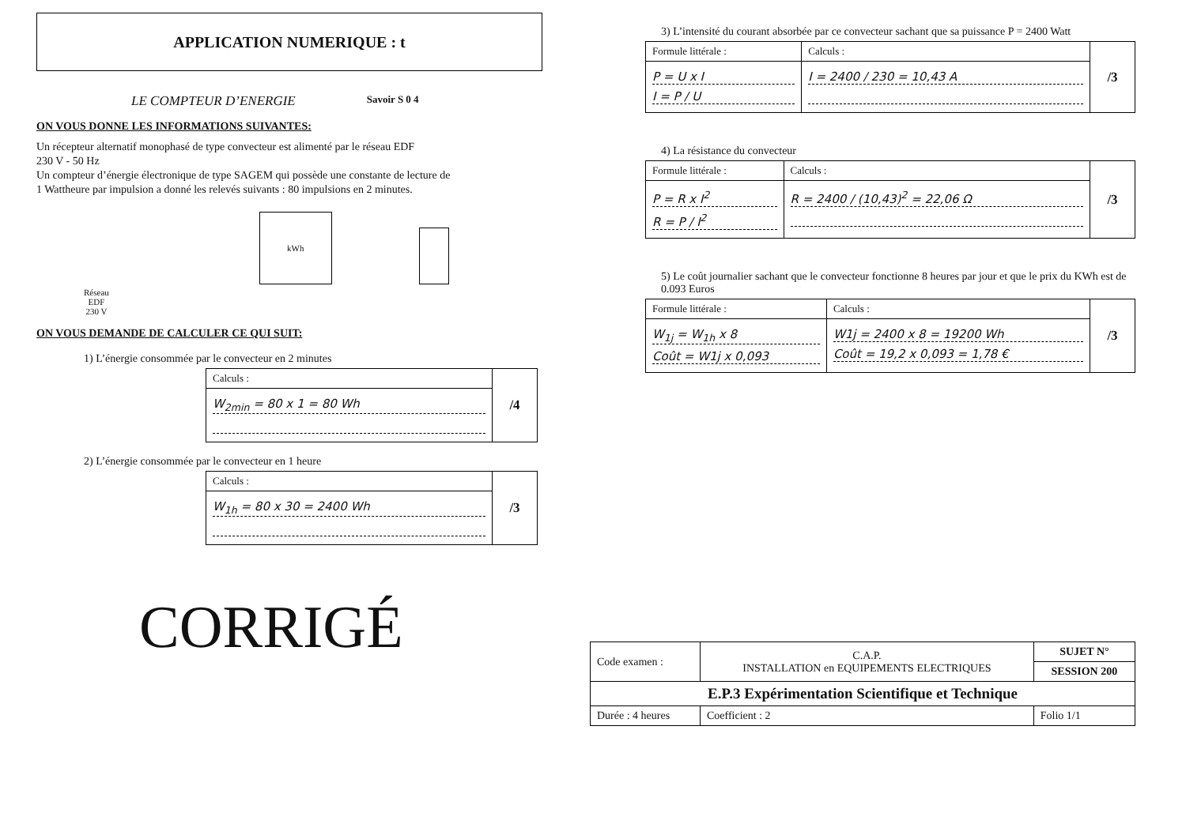APPLICATION NUMERIQUE : t
LE COMPTEUR D’ENERGIE Savoir S 0 4
ON VOUS DONNE LES INFORMATIONS SUIVANTES:
Un récepteur alternatif monophasé de type convecteur est alimenté par le réseau EDF
230 V - 50 Hz
Un compteur d’énergie électronique de type SAGEM qui possède une constante de lecture de
1 Wattheure par impulsion a donné les relevés suivants : 80 impulsions en 2 minutes.
Réseau
EDF
230 V
kWh
ON VOUS DEMANDE DE CALCULER CE QUI SUIT:
1) L’énergie consommée par le convecteur en 2 minutes
| Calculs : | /4 |
| W<sub>2min</sub> = 80 x 1 = 80 Wh | |
2) L’énergie consommée par le convecteur en 1 heure
| Calculs : | /3 |
| W<sub>1h</sub> = 80 x 30 = 2400 Wh | |
CORRIGÉ
3) L’intensité du courant absorbée par ce convecteur sachant que sa puissance P = 2400 Watt
| Formule littérale : | Calculs : | /3 |
| P = U x I I = P / U | I = 2400 / 230 = 10,43 A | |
4) La résistance du convecteur
| Formule littérale : | Calculs : | /3 |
| P = R x I<sup>2</sup> R = P / I<sup>2</sup> | R = 2400 / (10,43)<sup>2</sup> = 22,06 Ω | |
5) Le coût journalier sachant que le convecteur fonctionne 8 heures par jour et que le prix du KWh est de 0.093 Euros
| Formule littérale : | Calculs : | /3 |
| W<sub>1j</sub> = W<sub>1h</sub> x 8 Coût = W1j x 0,093 | W1j = 2400 x 8 = 19200 Wh Coût = 19,2 x 0,093 = 1,78 € | |
| Code examen : | C.A.P. INSTALLATION en EQUIPEMENTS ELECTRIQUES | SUJET N° |
| | | SESSION 200 |
| E.P.3 Expérimentation Scientifique et Technique | | |
| Durée : 4 heures | Coefficient : 2 | Folio 1/1 |